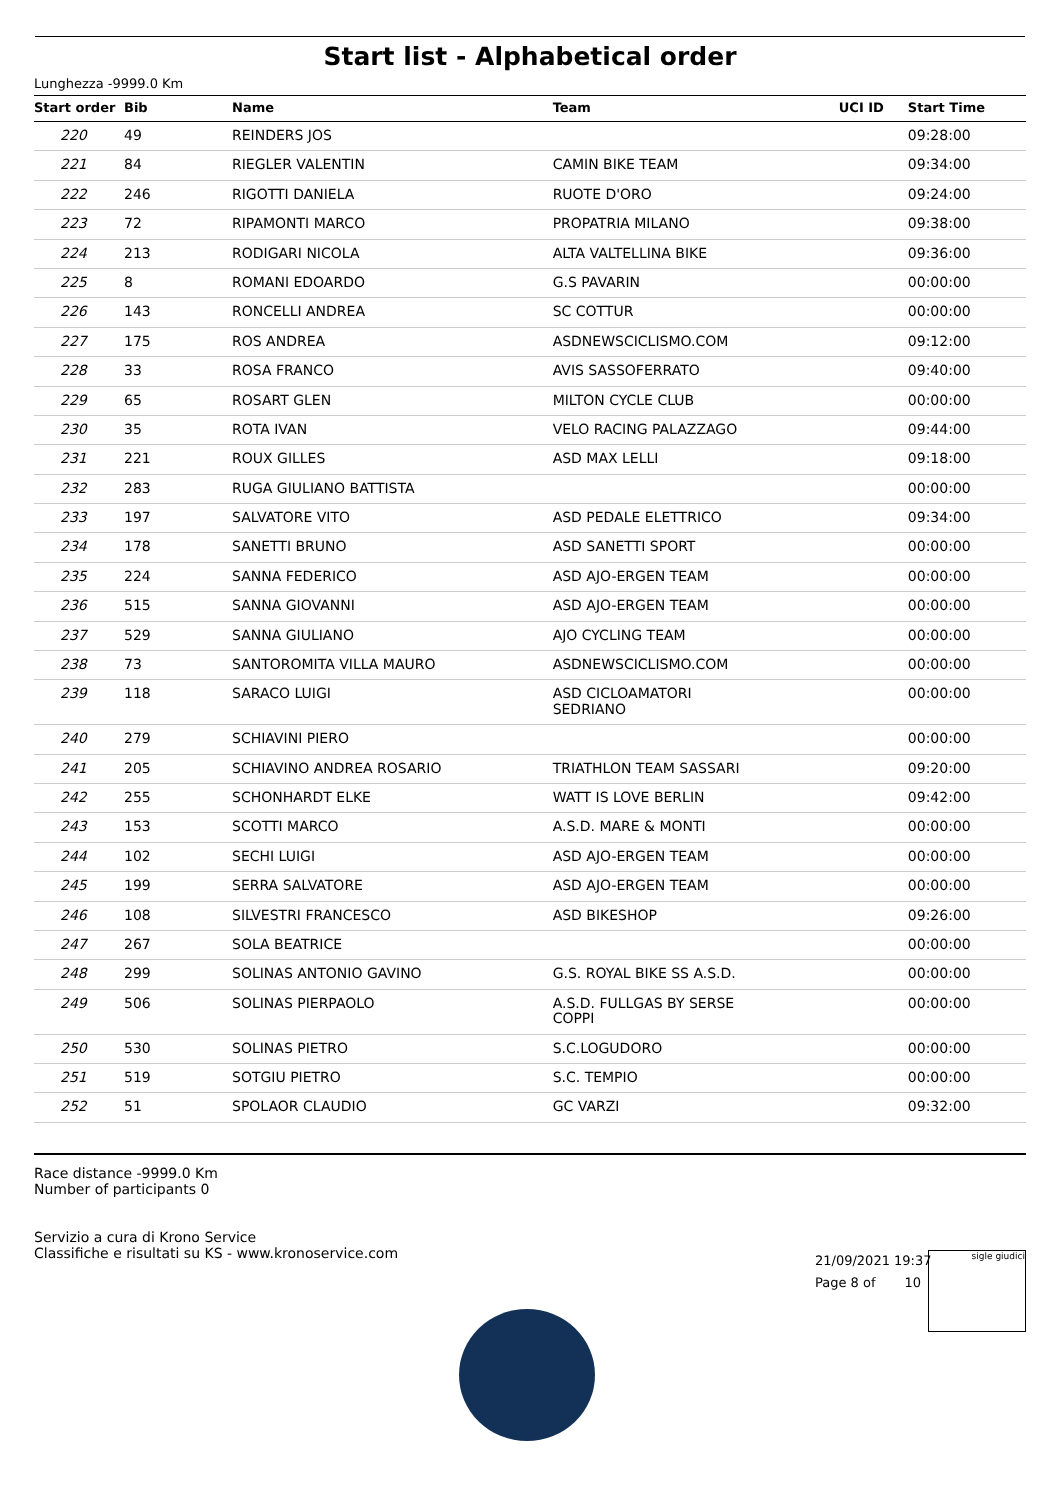Start list - Alphabetical order
Lunghezza -9999.0 Km
| Start order | Bib | Name | Team | UCI ID | Start Time |
| --- | --- | --- | --- | --- | --- |
| 220 | 49 | REINDERS JOS | | | 09:28:00 |
| 221 | 84 | RIEGLER VALENTIN | CAMIN BIKE TEAM | | 09:34:00 |
| 222 | 246 | RIGOTTI DANIELA | RUOTE D'ORO | | 09:24:00 |
| 223 | 72 | RIPAMONTI MARCO | PROPATRIA MILANO | | 09:38:00 |
| 224 | 213 | RODIGARI NICOLA | ALTA VALTELLINA BIKE | | 09:36:00 |
| 225 | 8 | ROMANI EDOARDO | G.S PAVARIN | | 00:00:00 |
| 226 | 143 | RONCELLI ANDREA | SC COTTUR | | 00:00:00 |
| 227 | 175 | ROS ANDREA | ASDNEWSCICLISMO.COM | | 09:12:00 |
| 228 | 33 | ROSA FRANCO | AVIS SASSOFERRATO | | 09:40:00 |
| 229 | 65 | ROSART GLEN | MILTON CYCLE CLUB | | 00:00:00 |
| 230 | 35 | ROTA IVAN | VELO RACING PALAZZAGO | | 09:44:00 |
| 231 | 221 | ROUX GILLES | ASD MAX LELLI | | 09:18:00 |
| 232 | 283 | RUGA GIULIANO BATTISTA | | | 00:00:00 |
| 233 | 197 | SALVATORE VITO | ASD PEDALE ELETTRICO | | 09:34:00 |
| 234 | 178 | SANETTI BRUNO | ASD SANETTI SPORT | | 00:00:00 |
| 235 | 224 | SANNA FEDERICO | ASD AJO-ERGEN TEAM | | 00:00:00 |
| 236 | 515 | SANNA GIOVANNI | ASD AJO-ERGEN TEAM | | 00:00:00 |
| 237 | 529 | SANNA GIULIANO | AJO CYCLING TEAM | | 00:00:00 |
| 238 | 73 | SANTOROMITA VILLA MAURO | ASDNEWSCICLISMO.COM | | 00:00:00 |
| 239 | 118 | SARACO LUIGI | ASD CICLOAMATORI SEDRIANO | | 00:00:00 |
| 240 | 279 | SCHIAVINI PIERO | | | 00:00:00 |
| 241 | 205 | SCHIAVINO ANDREA ROSARIO | TRIATHLON TEAM SASSARI | | 09:20:00 |
| 242 | 255 | SCHONHARDT ELKE | WATT IS LOVE BERLIN | | 09:42:00 |
| 243 | 153 | SCOTTI MARCO | A.S.D. MARE & MONTI | | 00:00:00 |
| 244 | 102 | SECHI LUIGI | ASD AJO-ERGEN TEAM | | 00:00:00 |
| 245 | 199 | SERRA SALVATORE | ASD AJO-ERGEN TEAM | | 00:00:00 |
| 246 | 108 | SILVESTRI FRANCESCO | ASD BIKESHOP | | 09:26:00 |
| 247 | 267 | SOLA BEATRICE | | | 00:00:00 |
| 248 | 299 | SOLINAS ANTONIO GAVINO | G.S. ROYAL BIKE SS A.S.D. | | 00:00:00 |
| 249 | 506 | SOLINAS PIERPAOLO | A.S.D. FULLGAS BY SERSE COPPI | | 00:00:00 |
| 250 | 530 | SOLINAS PIETRO | S.C.LOGUDORO | | 00:00:00 |
| 251 | 519 | SOTGIU PIETRO | S.C. TEMPIO | | 00:00:00 |
| 252 | 51 | SPOLAOR CLAUDIO | GC VARZI | | 09:32:00 |
Race distance -9999.0 Km
Number of participants 0
Servizio a cura di Krono Service
Classifiche e risultati su KS - www.kronoservice.com
21/09/2021 19:37
Page 8 of 10
sigle giudici